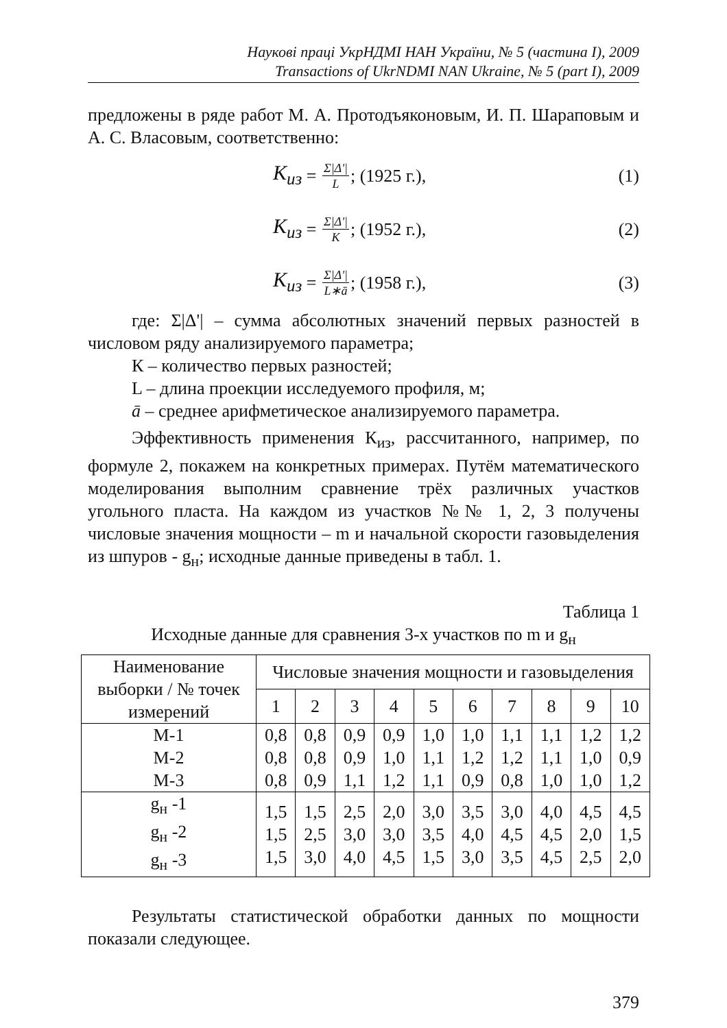Наукові праці УкрНДМІ НАН України, № 5 (частина І), 2009
Transactions of UkrNDMI NAN Ukraine, № 5 (part I), 2009
предложены в ряде работ М. А. Протодъяконовым, И. П. Шараповым и А. С. Власовым, соответственно:
K<sub>из</sub> = Σ|Δ'| L; (1925 г.), (1)
K<sub>из</sub> = Σ|Δ'| K; (1952 г.), (2)
K<sub>из</sub> = Σ|Δ'| L∗ā; (1958 г.), (3)
где: Σ|Δ'| – сумма абсолютных значений первых разностей в числовом ряду анализируемого параметра;
К – количество первых разностей;
L – длина проекции исследуемого профиля, м;
ā – среднее арифметическое анализируемого параметра.
Эффективность применения К<sub>из</sub>, рассчитанного, например, по формуле 2, покажем на конкретных примерах. Путём математического моделирования выполним сравнение трёх различных участков угольного пласта. На каждом из участков №№ 1, 2, 3 получены числовые значения мощности – m и начальной скорости газовыделения из шпуров - g<sub>н</sub>; исходные данные приведены в табл. 1.
Таблица 1
Исходные данные для сравнения 3-х участков по m и g<sub>н</sub>
| Наименование выборки / № точек измерений | Числовые значения мощности и газовыделения | | | | | | | | | |
| --- | --- | --- | --- | --- | --- | --- | --- | --- | --- | --- |
| | 1 | 2 | 3 | 4 | 5 | 6 | 7 | 8 | 9 | 10 |
| М-1 М-2 М-3 | 0,8 0,8 0,8 | 0,8 0,8 0,9 | 0,9 0,9 1,1 | 0,9 1,0 1,2 | 1,0 1,1 1,1 | 1,0 1,2 0,9 | 1,1 1,2 0,8 | 1,1 1,1 1,0 | 1,2 1,0 1,0 | 1,2 0,9 1,2 |
| g<sub>н</sub> -1 g<sub>н</sub> -2 g<sub>н</sub> -3 | 1,5 1,5 1,5 | 1,5 2,5 3,0 | 2,5 3,0 4,0 | 2,0 3,0 4,5 | 3,0 3,5 1,5 | 3,5 4,0 3,0 | 3,0 4,5 3,5 | 4,0 4,5 4,5 | 4,5 2,0 2,5 | 4,5 1,5 2,0 |
Результаты статистической обработки данных по мощности показали следующее.
379